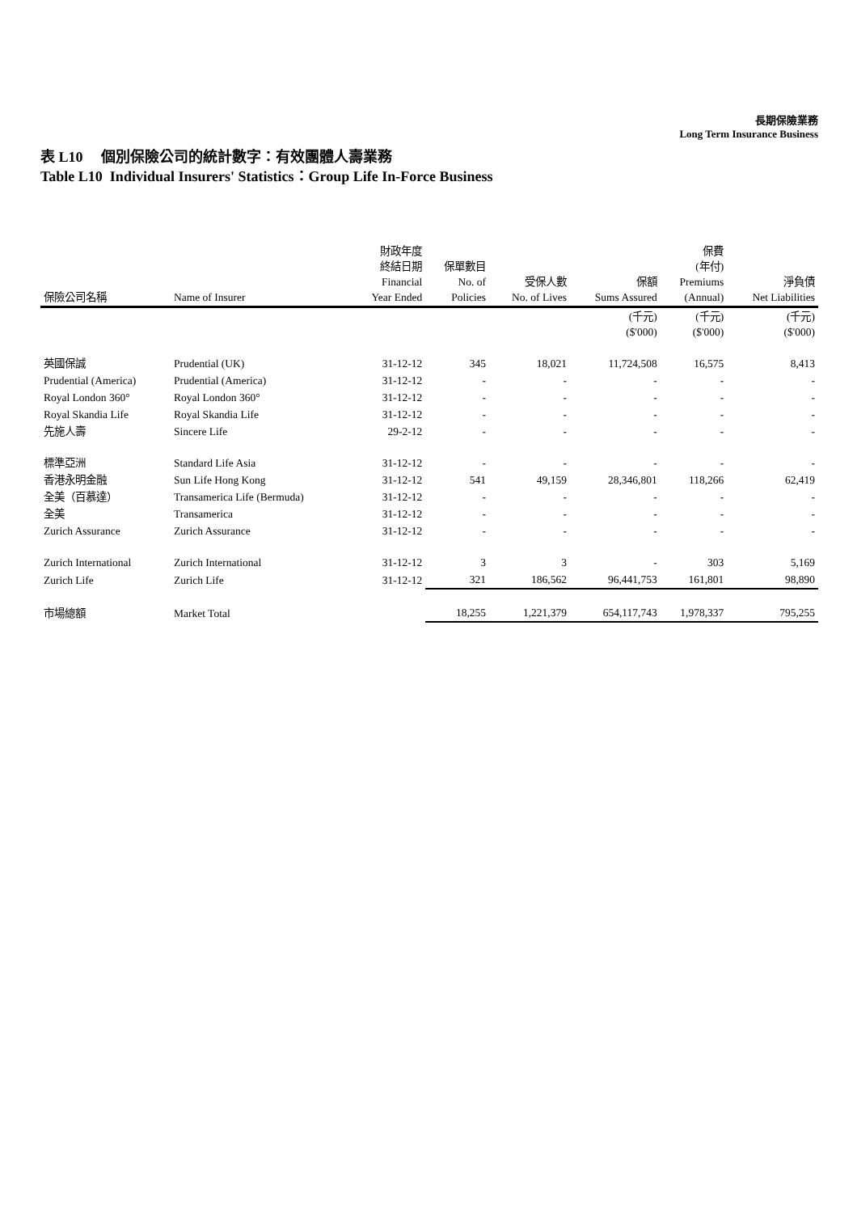長期保險業務
Long Term Insurance Business
表 L10 個別保險公司的統計數字：有效團體人壽業務
Table L10 Individual Insurers' Statistics：Group Life In-Force Business
| 保險公司名稱 | Name of Insurer | 財政年度 終結日期 Financial Year Ended | 保單數目 No. of Policies | 受保人數 No. of Lives | 保額 Sums Assured | 保費 (年付) Premiums (Annual) | 淨負債 Net Liabilities |
| --- | --- | --- | --- | --- | --- | --- | --- |
| | | | | | (千元) ($'000) | (千元) ($'000) | (千元) ($'000) |
| 英國保誠 | Prudential (UK) | 31-12-12 | 345 | 18,021 | 11,724,508 | 16,575 | 8,413 |
| Prudential (America) | Prudential (America) | 31-12-12 | - | - | - | - | - |
| Royal London 360° | Royal London 360° | 31-12-12 | - | - | - | - | - |
| Royal Skandia Life | Royal Skandia Life | 31-12-12 | - | - | - | - | - |
| 先施人壽 | Sincere Life | 29-2-12 | - | - | - | - | - |
| 標準亞洲 | Standard Life Asia | 31-12-12 | - | - | - | - | - |
| 香港永明金融 | Sun Life Hong Kong | 31-12-12 | 541 | 49,159 | 28,346,801 | 118,266 | 62,419 |
| 全美（百慕達） | Transamerica Life (Bermuda) | 31-12-12 | - | - | - | - | - |
| 全美 | Transamerica | 31-12-12 | - | - | - | - | - |
| Zurich Assurance | Zurich Assurance | 31-12-12 | - | - | - | - | - |
| Zurich International | Zurich International | 31-12-12 | 3 | 3 | - | 303 | 5,169 |
| Zurich Life | Zurich Life | 31-12-12 | 321 | 186,562 | 96,441,753 | 161,801 | 98,890 |
| 市場總額 | Market Total | | 18,255 | 1,221,379 | 654,117,743 | 1,978,337 | 795,255 |